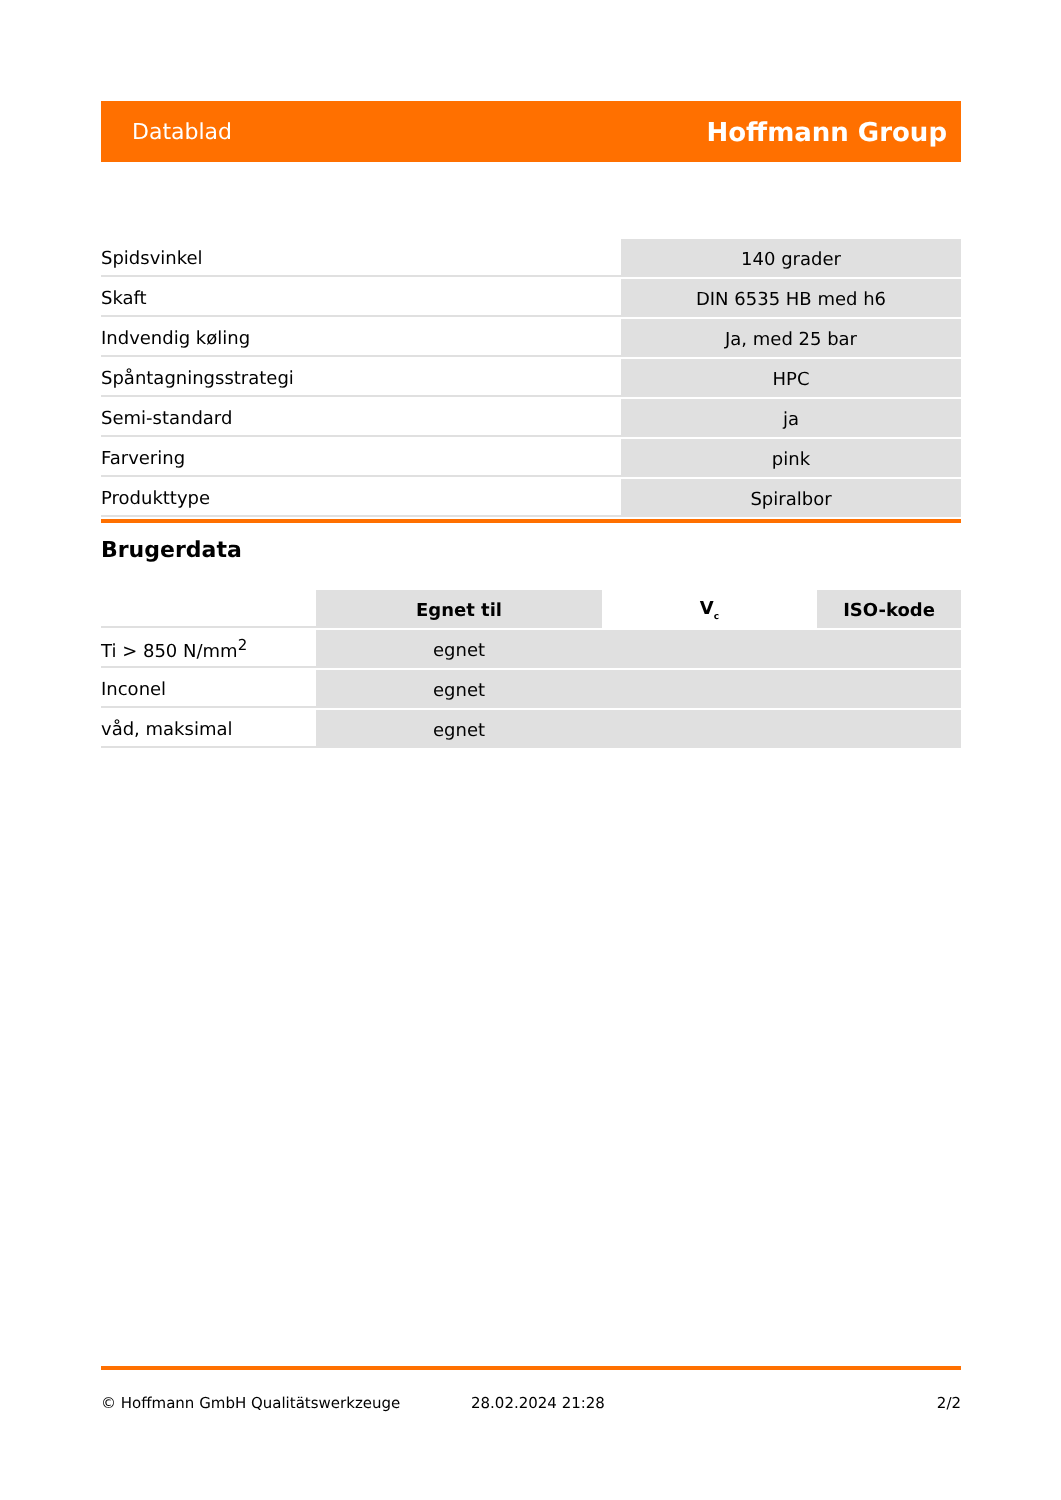Datablad Hoffmann Group
| Spidsvinkel | 140 grader |
| Skaft | DIN 6535 HB med h6 |
| Indvendig køling | Ja, med 25 bar |
| Spåntagningsstrategi | HPC |
| Semi-standard | ja |
| Farvering | pink |
| Produkttype | Spiralbor |
Brugerdata
| | Egnet til | V<sub>c</sub> | ISO-kode |
| Ti > 850 N/mm<sup>2</sup> | egnet | | |
| Inconel | egnet | | |
| våd, maksimal | egnet | | |
© Hoffmann GmbH Qualitätswerkzeuge 28.02.2024 21:28 2/2